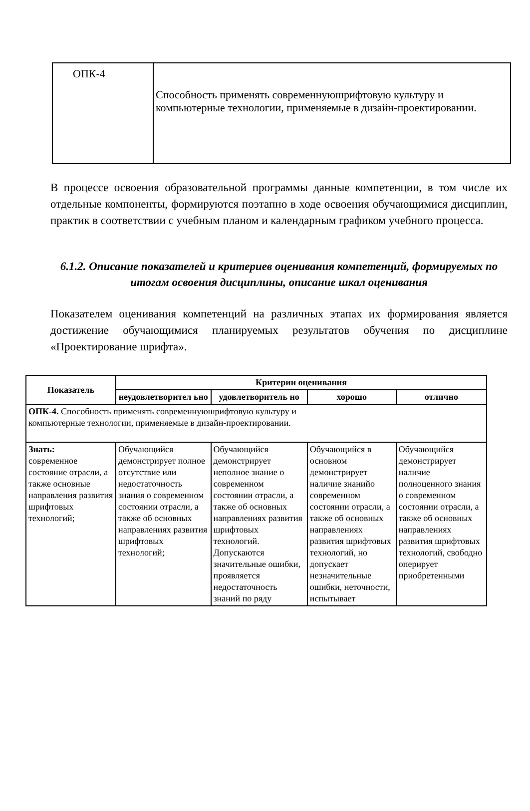| ОПК-4 | Способность применять современнуюшрифтовую культуру и компьютерные технологии, применяемые в дизайн-проектировании. |
В процессе освоения образовательной программы данные компетенции, в том числе их отдельные компоненты, формируются поэтапно в ходе освоения обучающимися дисциплин, практик в соответствии с учебным планом и календарным графиком учебного процесса.
6.1.2. Описание показателей и критериев оценивания компетенций, формируемых по итогам освоения дисциплины, описание шкал оценивания
Показателем оценивания компетенций на различных этапах их формирования является достижение обучающимися планируемых результатов обучения по дисциплине «Проектирование шрифта».
| Показатель | Критерии оценивания | | | |
| --- | --- | --- | --- | --- |
| | неудовлетворител ьно | удовлетворитель но | хорошо | отлично |
| ОПК-4. Способность применять современнуюшрифтовую культуру и компьютерные технологии, применяемые в дизайн-проектировании. | | | | |
| Знать: современное состояние отрасли, а также основные направления развития шрифтовых технологий; | Обучающийся демонстрирует полное отсутствие или недостаточность знания о современном состоянии отрасли, а также об основных направлениях развития шрифтовых технологий; | Обучающийся демонстрирует неполное знание о современном состоянии отрасли, а также об основных направлениях развития шрифтовых технологий. Допускаются значительные ошибки, проявляется недостаточность знаний по ряду | Обучающийся в основном демонстрирует наличие знанийо современном состоянии отрасли, а также об основных направлениях развития шрифтовых технологий, но допускает незначительные ошибки, неточности, испытывает | Обучающийся демонстрирует наличие полноценного знания о современном состоянии отрасли, а также об основных направлениях развития шрифтовых технологий, свободно оперирует приобретенными |